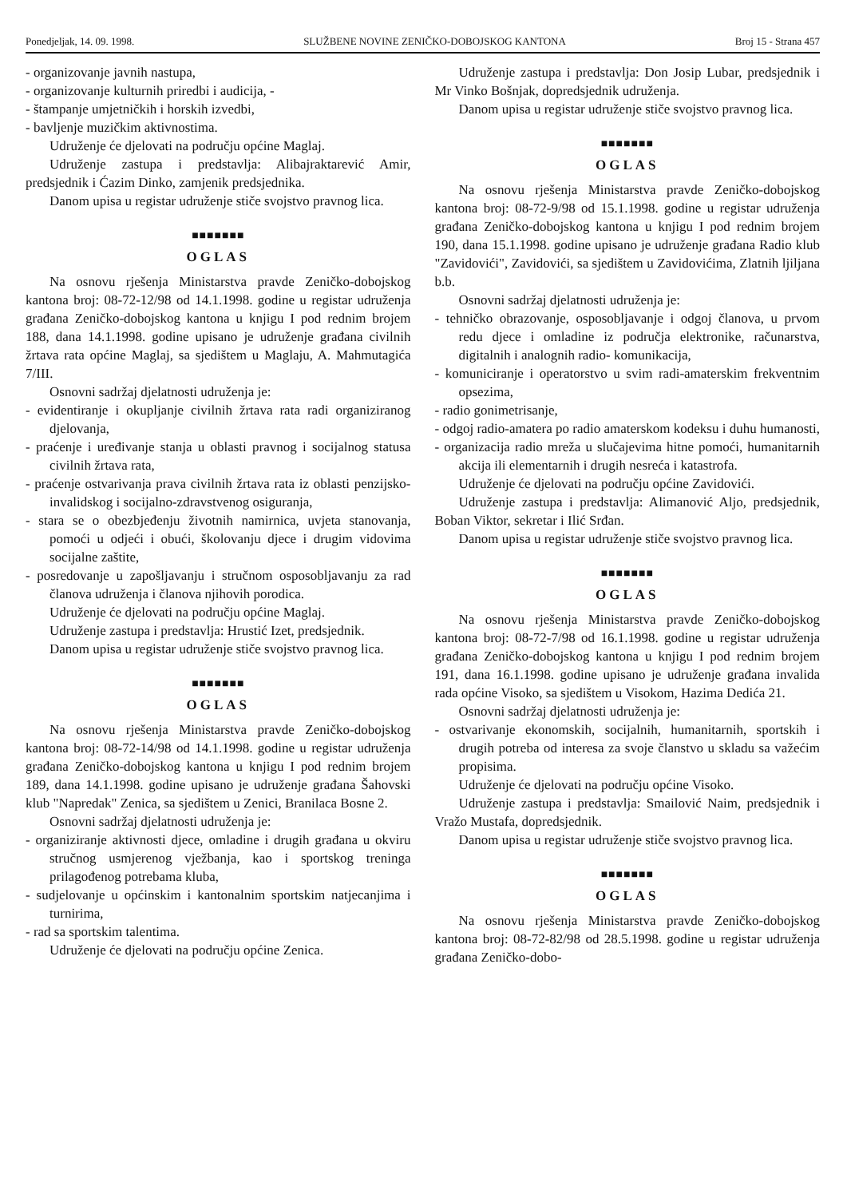Ponedjeljak, 14. 09. 1998. SLUŽBENE NOVINE ZENIČKO-DOBOJSKOG KANTONA Broj 15 - Strana 457
- organizovanje javnih nastupa,
- organizovanje kulturnih priredbi i audicija, -
- štampanje umjetničkih i horskih izvedbi,
- bavljenje muzičkim aktivnostima.
Udruženje će djelovati na području općine Maglaj.
Udruženje zastupa i predstavlja: Alibajraktarević Amir, predsjednik i Ćazim Dinko, zamjenik predsjednika.
Danom upisa u registar udruženje stiče svojstvo pravnog lica.
■■■■■■■
OGLAS
Na osnovu rješenja Ministarstva pravde Zeničko-dobojskog kantona broj: 08-72-12/98 od 14.1.1998. godine u registar udruženja građana Zeničko-dobojskog kantona u knjigu I pod rednim brojem 188, dana 14.1.1998. godine upisano je udruženje građana civilnih žrtava rata općine Maglaj, sa sjedištem u Maglaju, A. Mahmutagića 7/III.
Osnovni sadržaj djelatnosti udruženja je:
- evidentiranje i okupljanje civilnih žrtava rata radi organiziranog djelovanja,
- praćenje i uređivanje stanja u oblasti pravnog i socijalnog statusa civilnih žrtava rata,
- praćenje ostvarivanja prava civilnih žrtava rata iz oblasti penzijsko-invalidskog i socijalno-zdravstvenog osiguranja,
- stara se o obezbjeđenju životnih namirnica, uvjeta stanovanja, pomoći u odjeći i obući, školovanju djece i drugim vidovima socijalne zaštite,
- posredovanje u zapošljavanju i stručnom osposobljavanju za rad članova udruženja i članova njihovih porodica.
Udruženje će djelovati na području općine Maglaj.
Udruženje zastupa i predstavlja: Hrustić Izet, predsjednik.
Danom upisa u registar udruženje stiče svojstvo pravnog lica.
■■■■■■■
OGLAS
Na osnovu rješenja Ministarstva pravde Zeničko-dobojskog kantona broj: 08-72-14/98 od 14.1.1998. godine u registar udruženja građana Zeničko-dobojskog kantona u knjigu I pod rednim brojem 189, dana 14.1.1998. godine upisano je udruženje građana Šahovski klub "Napredak" Zenica, sa sjedištem u Zenici, Branilaca Bosne 2.
Osnovni sadržaj djelatnosti udruženja je:
- organiziranje aktivnosti djece, omladine i drugih građana u okviru stručnog usmjerenog vježbanja, kao i sportskog treninga prilagođenog potrebama kluba,
- sudjelovanje u općinskim i kantonalnim sportskim natjecanjima i turnirima,
- rad sa sportskim talentima.
Udruženje će djelovati na području općine Zenica.
Udruženje zastupa i predstavlja: Don Josip Lubar, predsjednik i Mr Vinko Bošnjak, dopredsjednik udruženja.
Danom upisa u registar udruženje stiče svojstvo pravnog lica.
■■■■■■■
OGLAS
Na osnovu rješenja Ministarstva pravde Zeničko-dobojskog kantona broj: 08-72-9/98 od 15.1.1998. godine u registar udruženja građana Zeničko-dobojskog kantona u knjigu I pod rednim brojem 190, dana 15.1.1998. godine upisano je udruženje građana Radio klub "Zavidovići", Zavidovići, sa sjedištem u Zavidovićima, Zlatnih ljiljana b.b.
Osnovni sadržaj djelatnosti udruženja je:
- tehničko obrazovanje, osposobljavanje i odgoj članova, u prvom redu djece i omladine iz područja elektronike, računarstva, digitalnih i analognih radio- komunikacija,
- komuniciranje i operatorstvo u svim radi-amaterskim frekventnim opsezima,
- radio gonimetrisanje,
- odgoj radio-amatera po radio amaterskom kodeksu i duhu humanosti,
- organizacija radio mreža u slučajevima hitne pomoći, humanitarnih akcija ili elementarnih i drugih nesreća i katastrofa.
Udruženje će djelovati na području općine Zavidovići.
Udruženje zastupa i predstavlja: Alimanović Aljo, predsjednik, Boban Viktor, sekretar i Ilić Srđan.
Danom upisa u registar udruženje stiče svojstvo pravnog lica.
■■■■■■■
OGLAS
Na osnovu rješenja Ministarstva pravde Zeničko-dobojskog kantona broj: 08-72-7/98 od 16.1.1998. godine u registar udruženja građana Zeničko-dobojskog kantona u knjigu I pod rednim brojem 191, dana 16.1.1998. godine upisano je udruženje građana invalida rada općine Visoko, sa sjedištem u Visokom, Hazima Dedića 21.
Osnovni sadržaj djelatnosti udruženja je:
- ostvarivanje ekonomskih, socijalnih, humanitarnih, sportskih i drugih potreba od interesa za svoje članstvo u skladu sa važećim propisima.
Udruženje će djelovati na području općine Visoko.
Udruženje zastupa i predstavlja: Smailović Naim, predsjednik i Vražo Mustafa, dopredsjednik.
Danom upisa u registar udruženje stiče svojstvo pravnog lica.
■■■■■■■
OGLAS
Na osnovu rješenja Ministarstva pravde Zeničko-dobojskog kantona broj: 08-72-82/98 od 28.5.1998. godine u registar udruženja građana Zeničko-dobo-